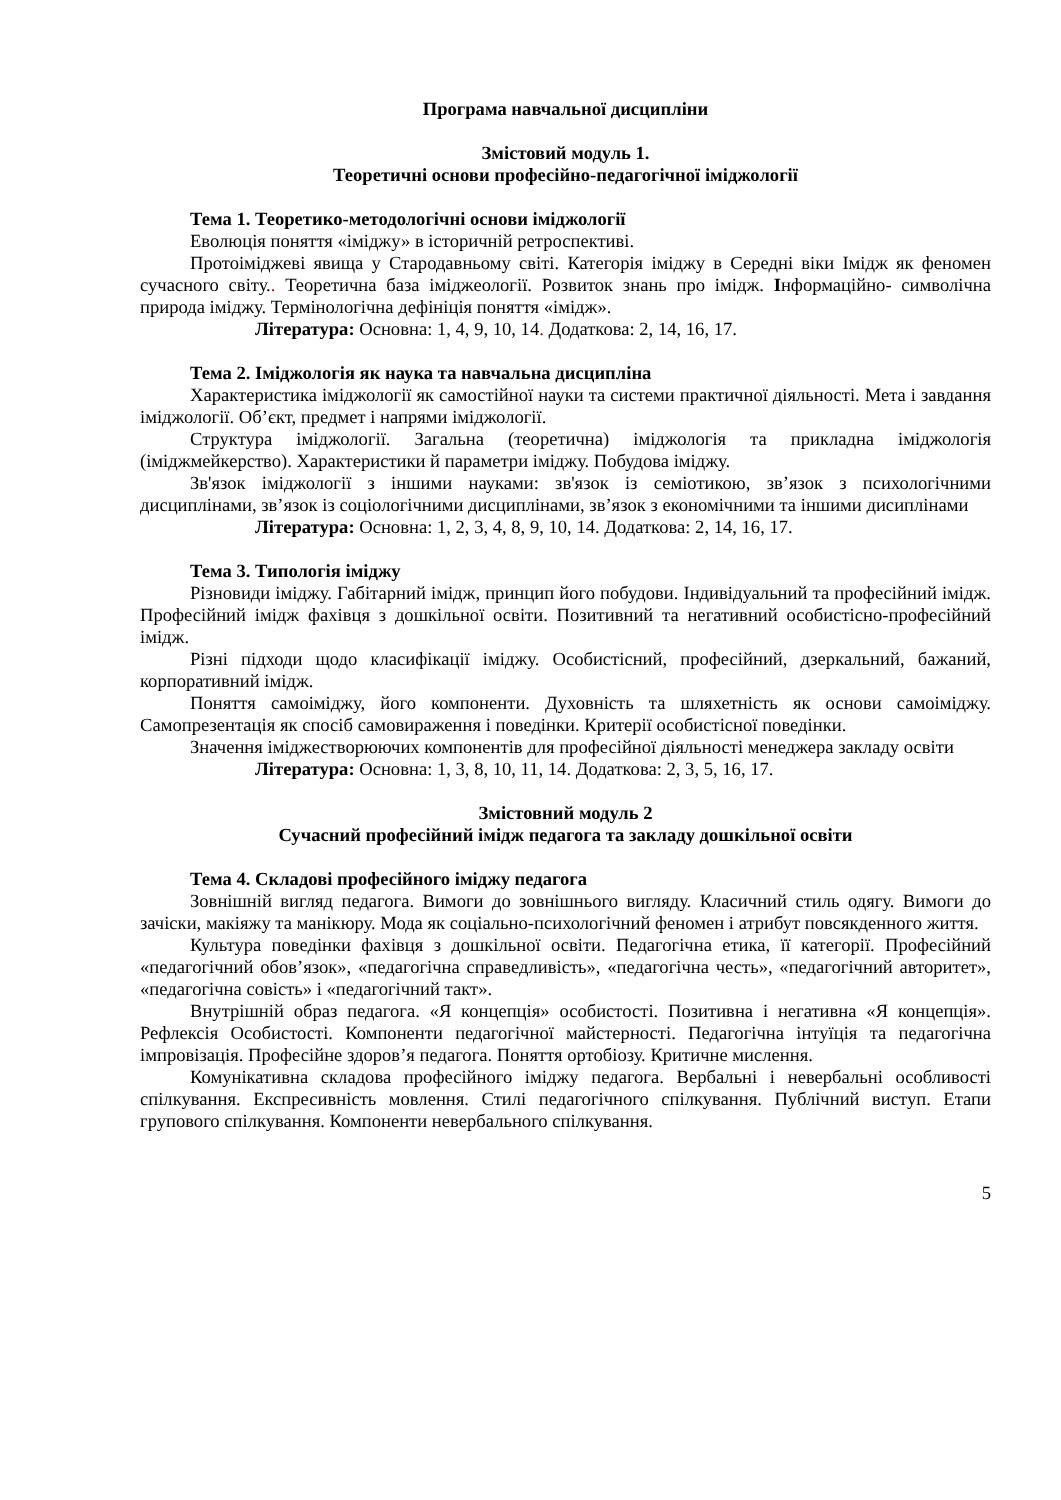Програма навчальної дисципліни
Змістовий модуль 1.
Теоретичні основи професійно-педагогічної іміджології
Тема 1. Теоретико-методологічні основи іміджології
Еволюція поняття «іміджу» в історичній ретроспективі.
Протоіміджеві явища у Стародавньому світі. Категорія іміджу в Середні віки Імідж як феномен сучасного світу.. Теоретична база іміджеології. Розвиток знань про імідж. Інформаційно- символічна природа іміджу. Термінологічна дефініція поняття «імідж».
Література: Основна: 1, 4, 9, 10, 14. Додаткова: 2, 14, 16, 17.
Тема 2. Іміджологія як наука та навчальна дисципліна
Характеристика іміджології як самостійної науки та системи практичної діяльності. Мета і завдання іміджології. Об’єкт, предмет і напрями іміджології.
Структура іміджології. Загальна (теоретична) іміджологія та прикладна іміджологія (іміджмейкерство). Характеристики й параметри іміджу. Побудова іміджу.
Зв'язок іміджології з іншими науками: зв'язок із семіотикою, зв’язок з психологічними дисциплінами, зв’язок із соціологічними дисциплінами, зв’язок з економічними та іншими дисиплінами
Література: Основна: 1, 2, 3, 4, 8, 9, 10, 14. Додаткова: 2, 14, 16, 17.
Тема 3. Типологія іміджу
Різновиди іміджу. Габітарний імідж, принцип його побудови. Індивідуальний та професійний імідж. Професійний імідж фахівця з дошкільної освіти. Позитивний та негативний особистісно-професійний імідж.
Різні підходи щодо класифікації іміджу. Особистісний, професійний, дзеркальний, бажаний, корпоративний імідж.
Поняття самоіміджу, його компоненти. Духовність та шляхетність як основи самоіміджу. Самопрезентація як спосіб самовираження і поведінки. Критерії особистісної поведінки.
Значення іміджестворюючих компонентів для професійної діяльності менеджера закладу освіти
Література: Основна: 1, 3, 8, 10, 11, 14. Додаткова: 2, 3, 5, 16, 17.
Змістовний модуль 2
Сучасний професійний імідж педагога та закладу дошкільної освіти
Тема 4. Складові професійного іміджу педагога
Зовнішній вигляд педагога. Вимоги до зовнішнього вигляду. Класичний стиль одягу. Вимоги до зачіски, макіяжу та манікюру. Мода як соціально-психологічний феномен і атрибут повсякденного життя.
Культура поведінки фахівця з дошкільної освіти. Педагогічна етика, її категорії. Професійний «педагогічний обов’язок», «педагогічна справедливість», «педагогічна честь», «педагогічний авторитет», «педагогічна совість» і «педагогічний такт».
Внутрішній образ педагога. «Я концепція» особистості. Позитивна і негативна «Я концепція». Рефлексія Особистості. Компоненти педагогічної майстерності. Педагогічна інтуїція та педагогічна імпровізація. Професійне здоров’я педагога. Поняття ортобіозу. Критичне мислення.
Комунікативна складова професійного іміджу педагога. Вербальні і невербальні особливості спілкування. Експресивність мовлення. Стилі педагогічного спілкування. Публічний виступ. Етапи групового спілкування. Компоненти невербального спілкування.
5